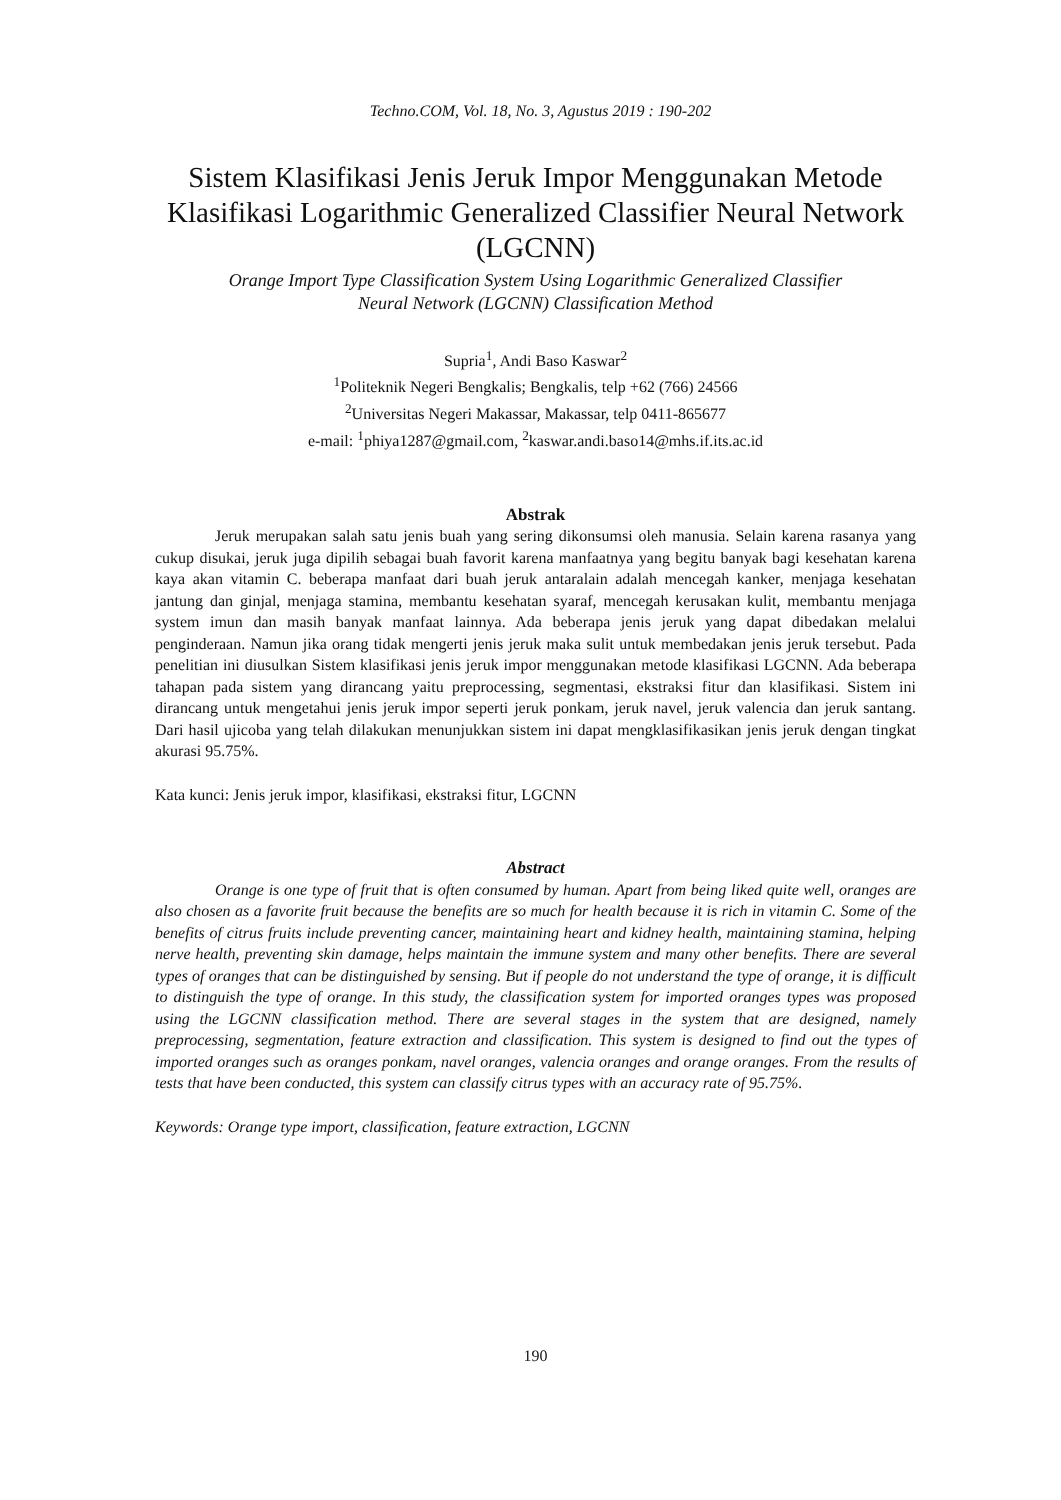Techno.COM, Vol. 18, No. 3, Agustus 2019 : 190-202
Sistem Klasifikasi Jenis Jeruk Impor Menggunakan Metode Klasifikasi Logarithmic Generalized Classifier Neural Network (LGCNN)
Orange Import Type Classification System Using Logarithmic Generalized Classifier
Neural Network (LGCNN) Classification Method
Supria<sup>1</sup>, Andi Baso Kaswar<sup>2</sup>
<sup>1</sup> Politeknik Negeri Bengkalis; Bengkalis, telp +62 (766) 24566
<sup>2</sup> Universitas Negeri Makassar, Makassar, telp 0411-865677
e-mail: <sup>1</sup>phiya1287@gmail.com, <sup>2</sup>kaswar.andi.baso14@mhs.if.its.ac.id
Abstrak
Jeruk merupakan salah satu jenis buah yang sering dikonsumsi oleh manusia. Selain karena rasanya yang cukup disukai, jeruk juga dipilih sebagai buah favorit karena manfaatnya yang begitu banyak bagi kesehatan karena kaya akan vitamin C. beberapa manfaat dari buah jeruk antaralain adalah mencegah kanker, menjaga kesehatan jantung dan ginjal, menjaga stamina, membantu kesehatan syaraf, mencegah kerusakan kulit, membantu menjaga system imun dan masih banyak manfaat lainnya. Ada beberapa jenis jeruk yang dapat dibedakan melalui penginderaan. Namun jika orang tidak mengerti jenis jeruk maka sulit untuk membedakan jenis jeruk tersebut. Pada penelitian ini diusulkan Sistem klasifikasi jenis jeruk impor menggunakan metode klasifikasi LGCNN. Ada beberapa tahapan pada sistem yang dirancang yaitu preprocessing, segmentasi, ekstraksi fitur dan klasifikasi. Sistem ini dirancang untuk mengetahui jenis jeruk impor seperti jeruk ponkam, jeruk navel, jeruk valencia dan jeruk santang. Dari hasil ujicoba yang telah dilakukan menunjukkan sistem ini dapat mengklasifikasikan jenis jeruk dengan tingkat akurasi 95.75%.
Kata kunci: Jenis jeruk impor, klasifikasi, ekstraksi fitur, LGCNN
Abstract
Orange is one type of fruit that is often consumed by human. Apart from being liked quite well, oranges are also chosen as a favorite fruit because the benefits are so much for health because it is rich in vitamin C. Some of the benefits of citrus fruits include preventing cancer, maintaining heart and kidney health, maintaining stamina, helping nerve health, preventing skin damage, helps maintain the immune system and many other benefits. There are several types of oranges that can be distinguished by sensing. But if people do not understand the type of orange, it is difficult to distinguish the type of orange. In this study, the classification system for imported oranges types was proposed using the LGCNN classification method. There are several stages in the system that are designed, namely preprocessing, segmentation, feature extraction and classification. This system is designed to find out the types of imported oranges such as oranges ponkam, navel oranges, valencia oranges and orange oranges. From the results of tests that have been conducted, this system can classify citrus types with an accuracy rate of 95.75%.
Keywords: Orange type import, classification, feature extraction, LGCNN
190